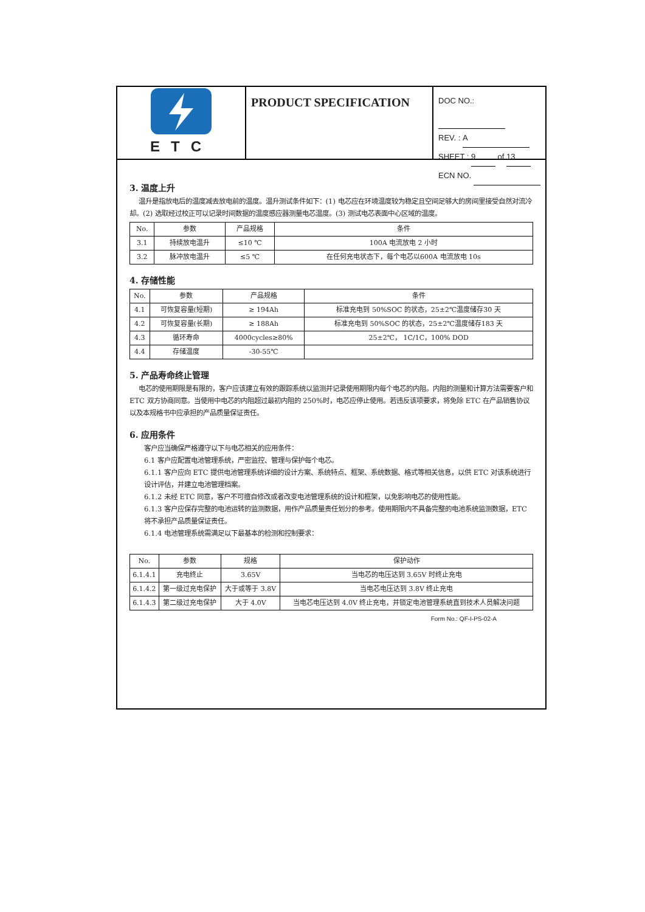ETC
PRODUCT SPECIFICATION
DOC NO.:
REV. : A
SHEET : 9 of 13
ECN NO.
3. 温度上升
温升是指放电后的温度减去放电前的温度。温升测试条件如下：(1) 电芯应在环境温度较为稳定且空间足够大的房间里接受自然对流冷却。(2) 选取经过校正可以记录时间数据的温度感应器测量电芯温度。(3) 测试电芯表面中心区域的温度。
| No. | 参数 | 产品规格 | 条件 |
| --- | --- | --- | --- |
| 3.1 | 持续放电温升 | ≤10 ℃ | 100A 电流放电 2 小时 |
| 3.2 | 脉冲放电温升 | ≤5 ℃ | 在任何充电状态下，每个电芯以600A 电流放电 10s |
4. 存储性能
| No. | 参数 | 产品规格 | 条件 |
| --- | --- | --- | --- |
| 4.1 | 可恢复容量(短期) | ≥ 194Ah | 标准充电到 50%SOC 的状态，25±2℃温度储存30 天 |
| 4.2 | 可恢复容量(长期) | ≥ 188Ah | 标准充电到 50%SOC 的状态，25±2℃温度储存183 天 |
| 4.3 | 循环寿命 | 4000cycles≥80% | 25±2℃， 1C/1C，100% DOD |
| 4.4 | 存储温度 | -30-55℃ | |
5. 产品寿命终止管理
电芯的使用期限是有限的，客户应该建立有效的跟踪系统以监测并记录使用期限内每个电芯的内阻。内阻的测量和计算方法需要客户和 ETC 双方协商同意。当使用中电芯的内阻超过最初内阻的 250%时，电芯应停止使用。若违反该项要求，将免除 ETC 在产品销售协议以及本规格书中应承担的产品质量保证责任。
6. 应用条件
客户应当确保严格遵守以下与电芯相关的应用条件：
6.1 客户应配置电池管理系统，严密监控、管理与保护每个电芯。
6.1.1 客户应向 ETC 提供电池管理系统详细的设计方案、系统特点、框架、系统数据、格式等相关信息，以供 ETC 对该系统进行设计评估，并建立电池管理档案。
6.1.2 未经 ETC 同意，客户不可擅自修改或者改变电池管理系统的设计和框架，以免影响电芯的使用性能。
6.1.3 客户应保存完整的电池运转的监测数据，用作产品质量责任划分的参考。使用期限内不具备完整的电池系统监测数据，ETC 将不承担产品质量保证责任。
6.1.4 电池管理系统需满足以下最基本的检测和控制要求：
| No. | 参数 | 规格 | 保护动作 |
| --- | --- | --- | --- |
| 6.1.4.1 | 充电终止 | 3.65V | 当电芯的电压达到 3.65V 时终止充电 |
| 6.1.4.2 | 第一级过充电保护 | 大于或等于 3.8V | 当电芯电压达到 3.8V 终止充电 |
| 6.1.4.3 | 第二级过充电保护 | 大于 4.0V | 当电芯电压达到 4.0V 终止充电，并锁定电池管理系统直到技术人员解决问题 |
Form No.: QF-I-PS-02-A